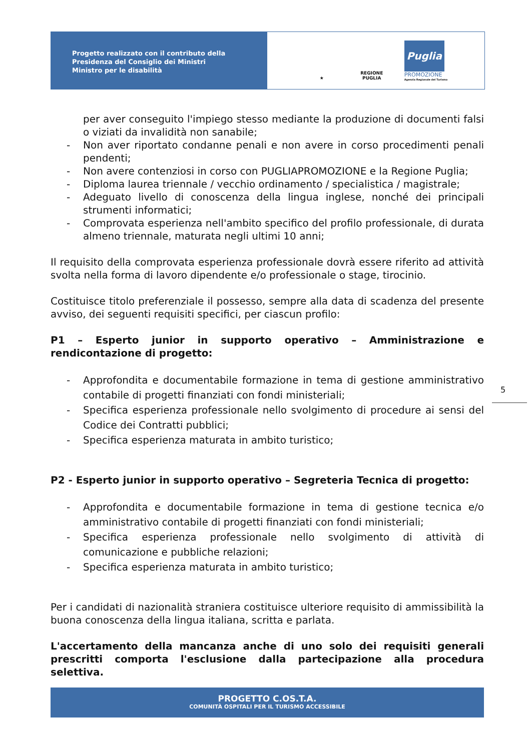Progetto realizzato con il contributo della
Presidenza del Consiglio dei Ministri
Ministro per le disabilità
★
REGIONE PUGLIA
Puglia
PROMOZIONE
Agenzia Regionale del Turismo
per aver conseguito l'impiego stesso mediante la produzione di documenti falsi o viziati da invalidità non sanabile;
- Non aver riportato condanne penali e non avere in corso procedimenti penali pendenti;
- Non avere contenziosi in corso con PUGLIAPROMOZIONE e la Regione Puglia;
- Diploma laurea triennale / vecchio ordinamento / specialistica / magistrale;
- Adeguato livello di conoscenza della lingua inglese, nonché dei principali strumenti informatici;
- Comprovata esperienza nell'ambito specifico del profilo professionale, di durata almeno triennale, maturata negli ultimi 10 anni;
Il requisito della comprovata esperienza professionale dovrà essere riferito ad attività svolta nella forma di lavoro dipendente e/o professionale o stage, tirocinio.
Costituisce titolo preferenziale il possesso, sempre alla data di scadenza del presente avviso, dei seguenti requisiti specifici, per ciascun profilo:
P1 – Esperto junior in supporto operativo – Amministrazione e rendicontazione di progetto:
- Approfondita e documentabile formazione in tema di gestione amministrativo contabile di progetti finanziati con fondi ministeriali;
- Specifica esperienza professionale nello svolgimento di procedure ai sensi del Codice dei Contratti pubblici;
- Specifica esperienza maturata in ambito turistico;
P2 - Esperto junior in supporto operativo – Segreteria Tecnica di progetto:
- Approfondita e documentabile formazione in tema di gestione tecnica e/o amministrativo contabile di progetti finanziati con fondi ministeriali;
- Specifica esperienza professionale nello svolgimento di attività di comunicazione e pubbliche relazioni;
- Specifica esperienza maturata in ambito turistico;
Per i candidati di nazionalità straniera costituisce ulteriore requisito di ammissibilità la buona conoscenza della lingua italiana, scritta e parlata.
L'accertamento della mancanza anche di uno solo dei requisiti generali prescritti comporta l'esclusione dalla partecipazione alla procedura selettiva.
5
PROGETTO C.OS.T.A.
COMUNITÀ OSPITALI PER IL TURISMO ACCESSIBILE